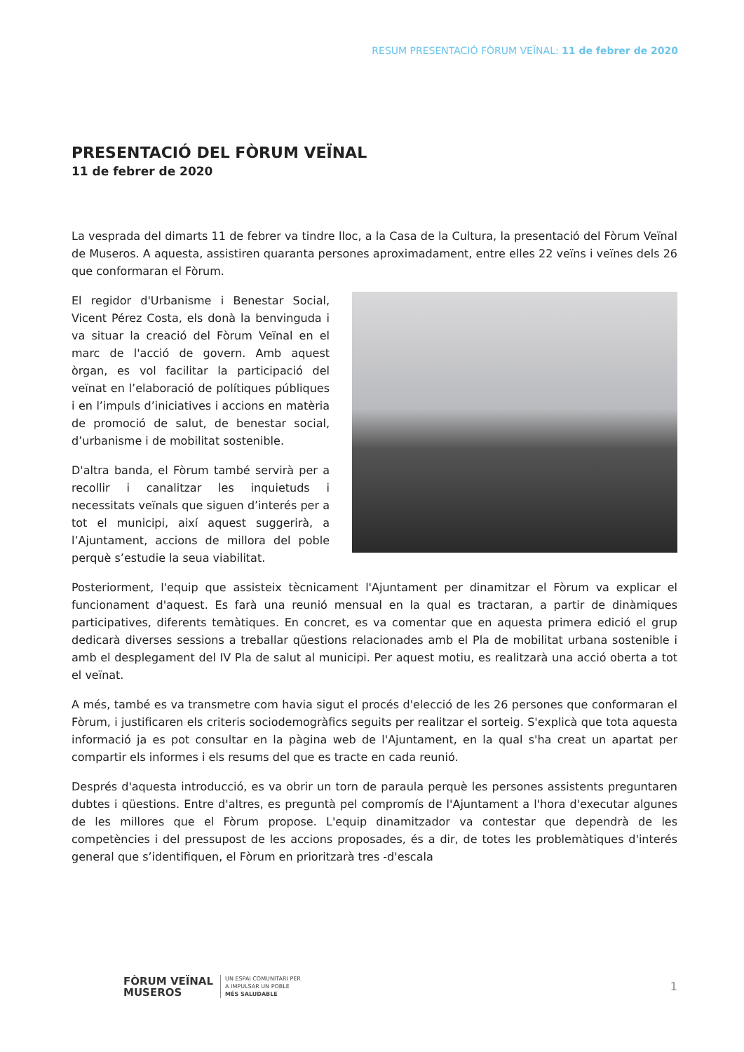RESUM PRESENTACIÓ FÒRUM VEÏNAL: 11 de febrer de 2020
PRESENTACIÓ DEL FÒRUM VEÏNAL
11 de febrer de 2020
La vesprada del dimarts 11 de febrer va tindre lloc, a la Casa de la Cultura, la presentació del Fòrum Veïnal de Museros. A aquesta, assistiren quaranta persones aproximadament, entre elles 22 veïns i veïnes dels 26 que conformaran el Fòrum.
El regidor d'Urbanisme i Benestar Social, Vicent Pérez Costa, els donà la benvinguda i va situar la creació del Fòrum Veïnal en el marc de l'acció de govern. Amb aquest òrgan, es vol facilitar la participació del veïnat en l’elaboració de polítiques públiques i en l’impuls d’iniciatives i accions en matèria de promoció de salut, de benestar social, d’urbanisme i de mobilitat sostenible.
D'altra banda, el Fòrum també servirà per a recollir i canalitzar les inquietuds i necessitats veïnals que siguen d’interés per a tot el municipi, així aquest suggerirà, a l’Ajuntament, accions de millora del poble perquè s’estudie la seua viabilitat.
Posteriorment, l'equip que assisteix tècnicament l'Ajuntament per dinamitzar el Fòrum va explicar el funcionament d'aquest. Es farà una reunió mensual en la qual es tractaran, a partir de dinàmiques participatives, diferents temàtiques. En concret, es va comentar que en aquesta primera edició el grup dedicarà diverses sessions a treballar qüestions relacionades amb el Pla de mobilitat urbana sostenible i amb el desplegament del IV Pla de salut al municipi. Per aquest motiu, es realitzarà una acció oberta a tot el veïnat.
A més, també es va transmetre com havia sigut el procés d'elecció de les 26 persones que conformaran el Fòrum, i justificaren els criteris sociodemogràfics seguits per realitzar el sorteig. S'explicà que tota aquesta informació ja es pot consultar en la pàgina web de l'Ajuntament, en la qual s'ha creat un apartat per compartir els informes i els resums del que es tracte en cada reunió.
Després d'aquesta introducció, es va obrir un torn de paraula perquè les persones assistents preguntaren dubtes i qüestions. Entre d'altres, es preguntà pel compromís de l'Ajuntament a l'hora d'executar algunes de les millores que el Fòrum propose. L'equip dinamitzador va contestar que dependrà de les competències i del pressupost de les accions proposades, és a dir, de totes les problemàtiques d'interés general que s’identifiquen, el Fòrum en prioritzarà tres -d'escala
FÒRUM VEÏNAL
MUSEROS
UN ESPAI COMUNITARI PER
A IMPULSAR UN POBLE
MÉS SALUDABLE
1